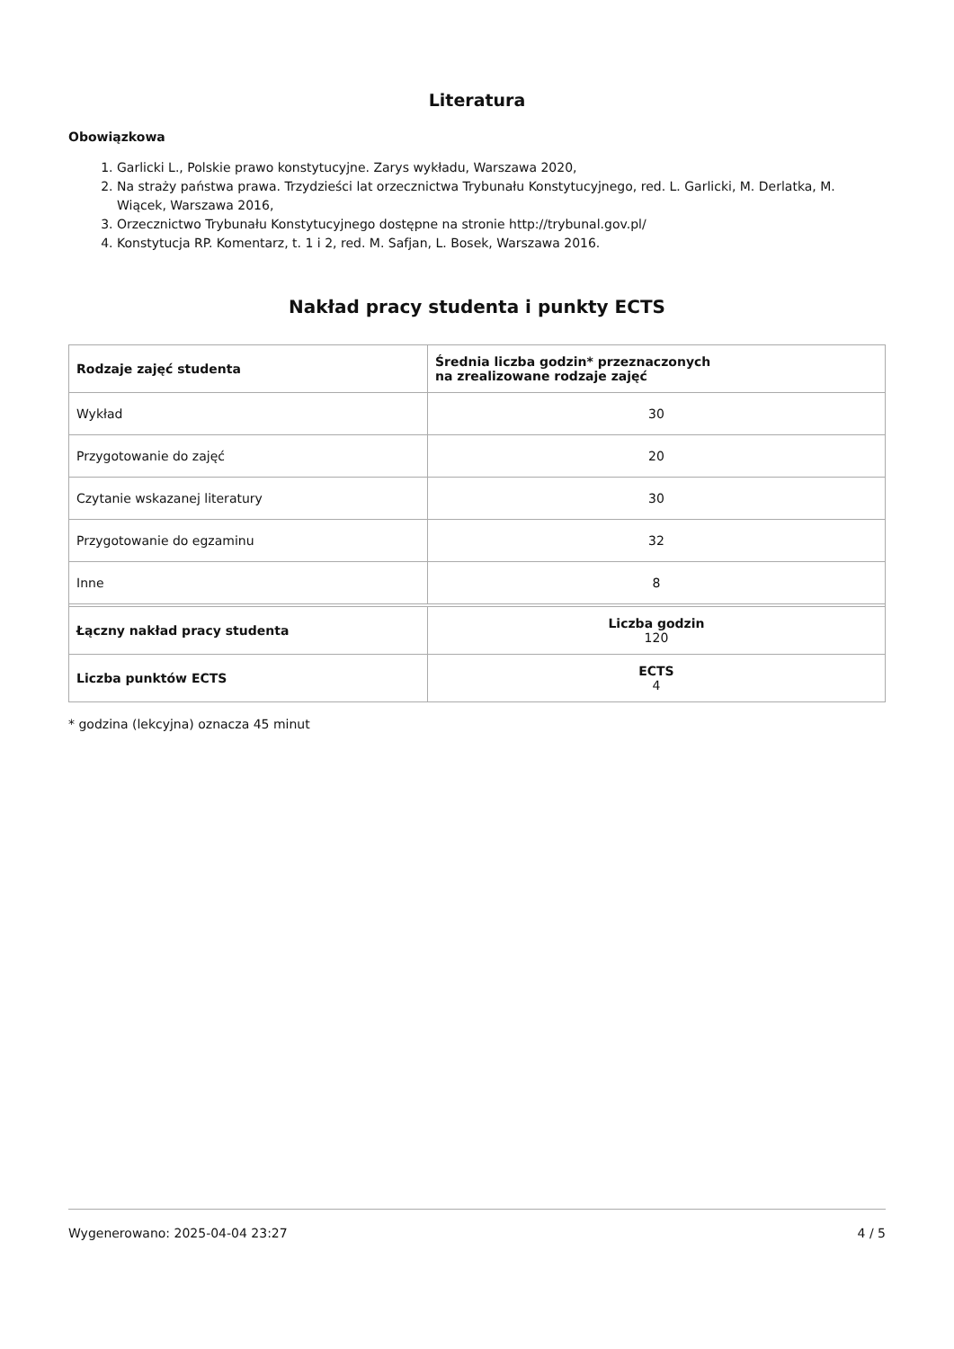Literatura
Obowiązkowa
1. Garlicki L., Polskie prawo konstytucyjne. Zarys wykładu, Warszawa 2020,
2. Na straży państwa prawa. Trzydzieści lat orzecznictwa Trybunału Konstytucyjnego, red. L. Garlicki, M. Derlatka, M. Wiącek, Warszawa 2016,
3. Orzecznictwo Trybunału Konstytucyjnego dostępne na stronie http://trybunal.gov.pl/
4. Konstytucja RP. Komentarz, t. 1 i 2, red. M. Safjan, L. Bosek, Warszawa 2016.
Nakład pracy studenta i punkty ECTS
| Rodzaje zajęć studenta | Średnia liczba godzin* przeznaczonych na zrealizowane rodzaje zajęć |
| --- | --- |
| Wykład | 30 |
| Przygotowanie do zajęć | 20 |
| Czytanie wskazanej literatury | 30 |
| Przygotowanie do egzaminu | 32 |
| Inne | 8 |
| Łączny nakład pracy studenta | Liczba godzin 120 |
| Liczba punktów ECTS | ECTS 4 |
* godzina (lekcyjna) oznacza 45 minut
Wygenerowano: 2025-04-04 23:27 4 / 5